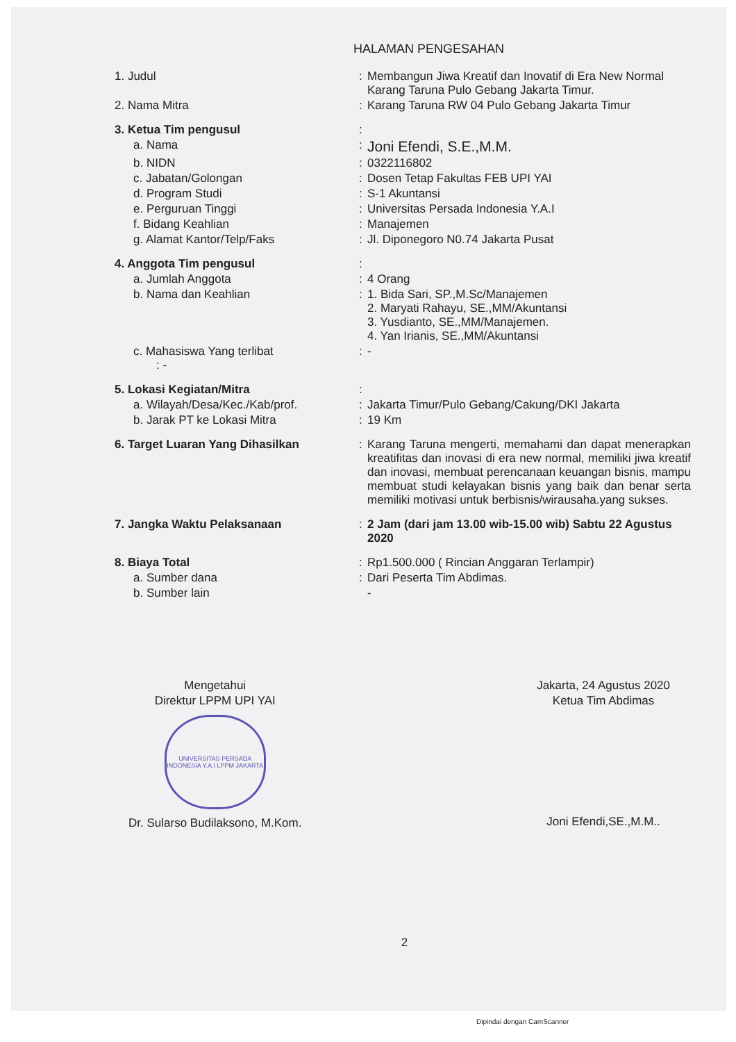HALAMAN PENGESAHAN
| 1. Judul | : | Membangun Jiwa Kreatif dan Inovatif di Era New Normal Karang Taruna Pulo Gebang Jakarta Timur. |
| 2. Nama Mitra | : | Karang Taruna RW 04 Pulo Gebang Jakarta Timur |
| 3. Ketua Tim pengusul | : | |
| a. Nama | : | Joni Efendi, S.E.,M.M. |
| b. NIDN | : | 0322116802 |
| c. Jabatan/Golongan | : | Dosen Tetap Fakultas FEB UPI YAI |
| d. Program Studi | : | S-1 Akuntansi |
| e. Perguruan Tinggi | : | Universitas Persada Indonesia Y.A.I |
| f. Bidang Keahlian | : | Manajemen |
| g. Alamat Kantor/Telp/Faks | : | Jl. Diponegoro N0.74 Jakarta Pusat |
| 4. Anggota Tim pengusul | : | |
| a. Jumlah Anggota | : | 4 Orang |
| b. Nama dan Keahlian | : | 1. Bida Sari, SP.,M.Sc/Manajemen 2. Maryati Rahayu, SE.,MM/Akuntansi 3. Yusdianto, SE.,MM/Manajemen. 4. Yan Irianis, SE.,MM/Akuntansi |
| c. Mahasiswa Yang terlibat : - | : | - |
| 5. Lokasi Kegiatan/Mitra | : | |
| a. Wilayah/Desa/Kec./Kab/prof. | : | Jakarta Timur/Pulo Gebang/Cakung/DKI Jakarta |
| b. Jarak PT ke Lokasi Mitra | : | 19 Km |
| 6. Target Luaran Yang Dihasilkan | : | Karang Taruna mengerti, memahami dan dapat menerapkan kreatifitas dan inovasi di era new normal, memiliki jiwa kreatif dan inovasi, membuat perencanaan keuangan bisnis, mampu membuat studi kelayakan bisnis yang baik dan benar serta memiliki motivasi untuk berbisnis/wirausaha.yang sukses. |
| 7. Jangka Waktu Pelaksanaan | : | 2 Jam (dari jam 13.00 wib-15.00 wib) Sabtu 22 Agustus 2020 |
| 8. Biaya Total | : | Rp1.500.000 ( Rincian Anggaran Terlampir) |
| a. Sumber dana | : | Dari Peserta Tim Abdimas. |
| b. Sumber lain | | - |
Mengetahui
Direktur LPPM UPI YAI
UNIVERSITAS PERSADA INDONESIA Y.A.I LPPM JAKARTA
Dr. Sularso Budilaksono, M.Kom.
Jakarta, 24 Agustus 2020
Ketua Tim Abdimas
Joni Efendi,SE.,M.M..
2
Dipindai dengan CamScanner